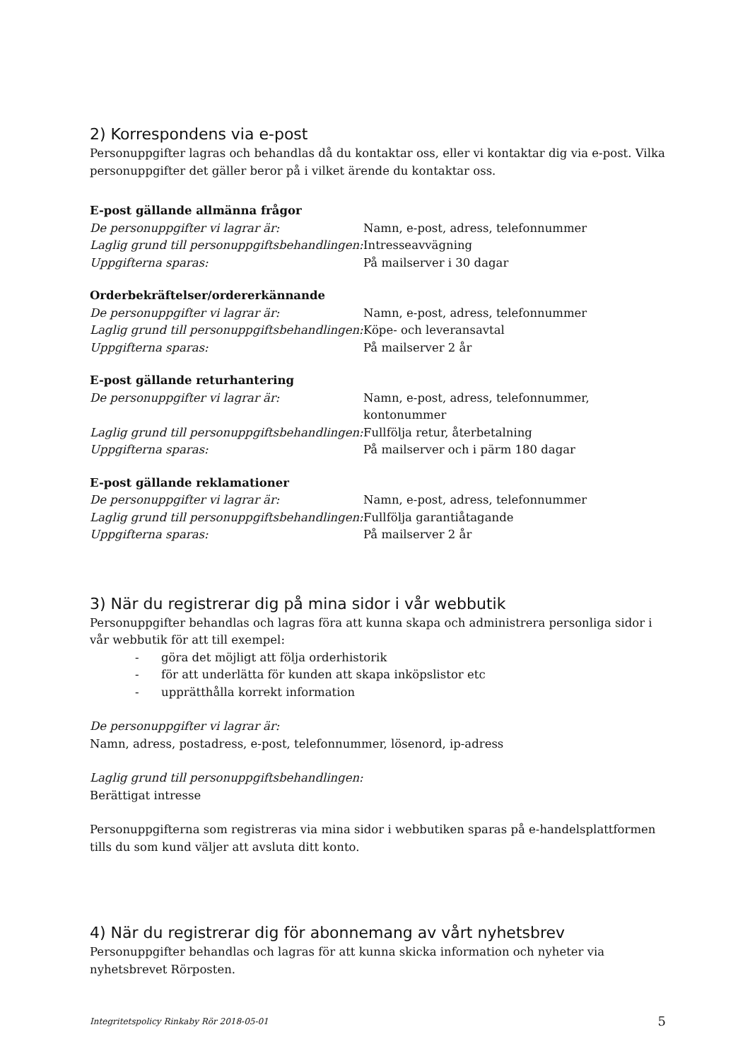2) Korrespondens via e-post
Personuppgifter lagras och behandlas då du kontaktar oss, eller vi kontaktar dig via e-post. Vilka personuppgifter det gäller beror på i vilket ärende du kontaktar oss.
E-post gällande allmänna frågor
| De personuppgifter vi lagrar är: | Namn, e-post, adress, telefonnummer |
| Laglig grund till personuppgiftsbehandlingen: | Intresseavvägning |
| Uppgifterna sparas: | På mailserver i 30 dagar |
Orderbekräftelser/ordererkännande
| De personuppgifter vi lagrar är: | Namn, e-post, adress, telefonnummer |
| Laglig grund till personuppgiftsbehandlingen: | Köpe- och leveransavtal |
| Uppgifterna sparas: | På mailserver 2 år |
E-post gällande returhantering
| De personuppgifter vi lagrar är: | Namn, e-post, adress, telefonnummer, kontonummer |
| Laglig grund till personuppgiftsbehandlingen: | Fullfölja retur, återbetalning |
| Uppgifterna sparas: | På mailserver och i pärm 180 dagar |
E-post gällande reklamationer
| De personuppgifter vi lagrar är: | Namn, e-post, adress, telefonnummer |
| Laglig grund till personuppgiftsbehandlingen: | Fullfölja garantiåtagande |
| Uppgifterna sparas: | På mailserver 2 år |
3) När du registrerar dig på mina sidor i vår webbutik
Personuppgifter behandlas och lagras föra att kunna skapa och administrera personliga sidor i vår webbutik för att till exempel:
- göra det möjligt att följa orderhistorik
- för att underlätta för kunden att skapa inköpslistor etc
- upprätthålla korrekt information
De personuppgifter vi lagrar är:
Namn, adress, postadress, e-post, telefonnummer, lösenord, ip-adress
Laglig grund till personuppgiftsbehandlingen:
Berättigat intresse
Personuppgifterna som registreras via mina sidor i webbutiken sparas på e-handelsplattformen tills du som kund väljer att avsluta ditt konto.
4) När du registrerar dig för abonnemang av vårt nyhetsbrev
Personuppgifter behandlas och lagras för att kunna skicka information och nyheter via nyhetsbrevet Rörposten.
Integritetspolicy Rinkaby Rör 2018-05-01 5